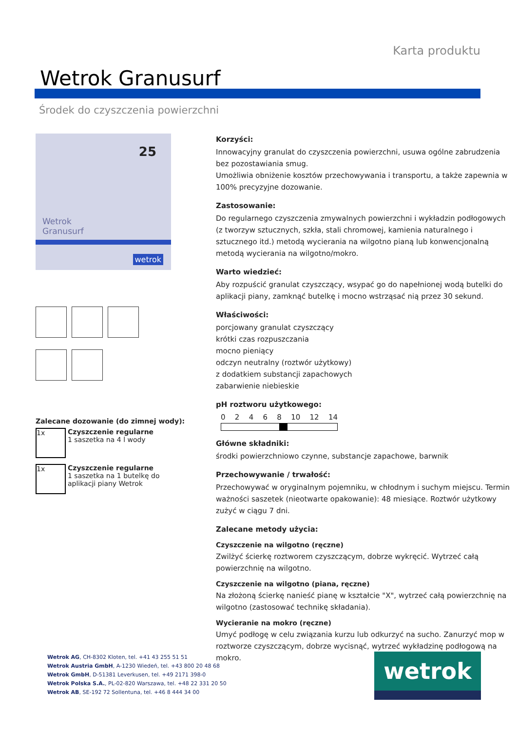Karta produktu
Wetrok Granusurf
Środek do czyszczenia powierzchni
25
Wetrok
Granusurf
wetrok
Zalecane dozowanie (do zimnej wody):
1x
Czyszczenie regularne
1 saszetka na 4 l wody
1x
Czyszczenie regularne
1 saszetka na 1 butelkę do aplikacji piany Wetrok
Korzyści:
Innowacyjny granulat do czyszczenia powierzchni, usuwa ogólne zabrudzenia bez pozostawiania smug.
Umożliwia obniżenie kosztów przechowywania i transportu, a także zapewnia w 100% precyzyjne dozowanie.
Zastosowanie:
Do regularnego czyszczenia zmywalnych powierzchni i wykładzin podłogowych (z tworzyw sztucznych, szkła, stali chromowej, kamienia naturalnego i sztucznego itd.) metodą wycierania na wilgotno pianą lub konwencjonalną metodą wycierania na wilgotno/mokro.
Warto wiedzieć:
Aby rozpuścić granulat czyszczący, wsypać go do napełnionej wodą butelki do aplikacji piany, zamknąć butelkę i mocno wstrząsać nią przez 30 sekund.
Właściwości:
porcjowany granulat czyszczący
krótki czas rozpuszczania
mocno pieniący
odczyn neutralny (roztwór użytkowy)
z dodatkiem substancji zapachowych
zabarwienie niebieskie
pH roztworu użytkowego:
0 2 4 6 8 10 12 14
Główne składniki:
środki powierzchniowo czynne, substancje zapachowe, barwnik
Przechowywanie / trwałość:
Przechowywać w oryginalnym pojemniku, w chłodnym i suchym miejscu. Termin ważności saszetek (nieotwarte opakowanie): 48 miesiące. Roztwór użytkowy zużyć w ciągu 7 dni.
Zalecane metody użycia:
Czyszczenie na wilgotno (ręczne)
Zwilżyć ścierkę roztworem czyszczącym, dobrze wykręcić. Wytrzeć całą powierzchnię na wilgotno.
Czyszczenie na wilgotno (piana, ręczne)
Na złożoną ścierkę nanieść pianę w kształcie "X", wytrzeć całą powierzchnię na wilgotno (zastosować technikę składania).
Wycieranie na mokro (ręczne)
Umyć podłogę w celu związania kurzu lub odkurzyć na sucho. Zanurzyć mop w roztworze czyszczącym, dobrze wycisnąć, wytrzeć wykładzinę podłogową na mokro.
Wetrok AG, CH-8302 Kloten, tel. +41 43 255 51 51
Wetrok Austria GmbH, A-1230 Wiedeń, tel. +43 800 20 48 68
Wetrok GmbH, D-51381 Leverkusen, tel. +49 2171 398-0
Wetrok Polska S.A., PL-02-820 Warszawa, tel. +48 22 331 20 50
Wetrok AB, SE-192 72 Sollentuna, tel. +46 8 444 34 00
wetrok